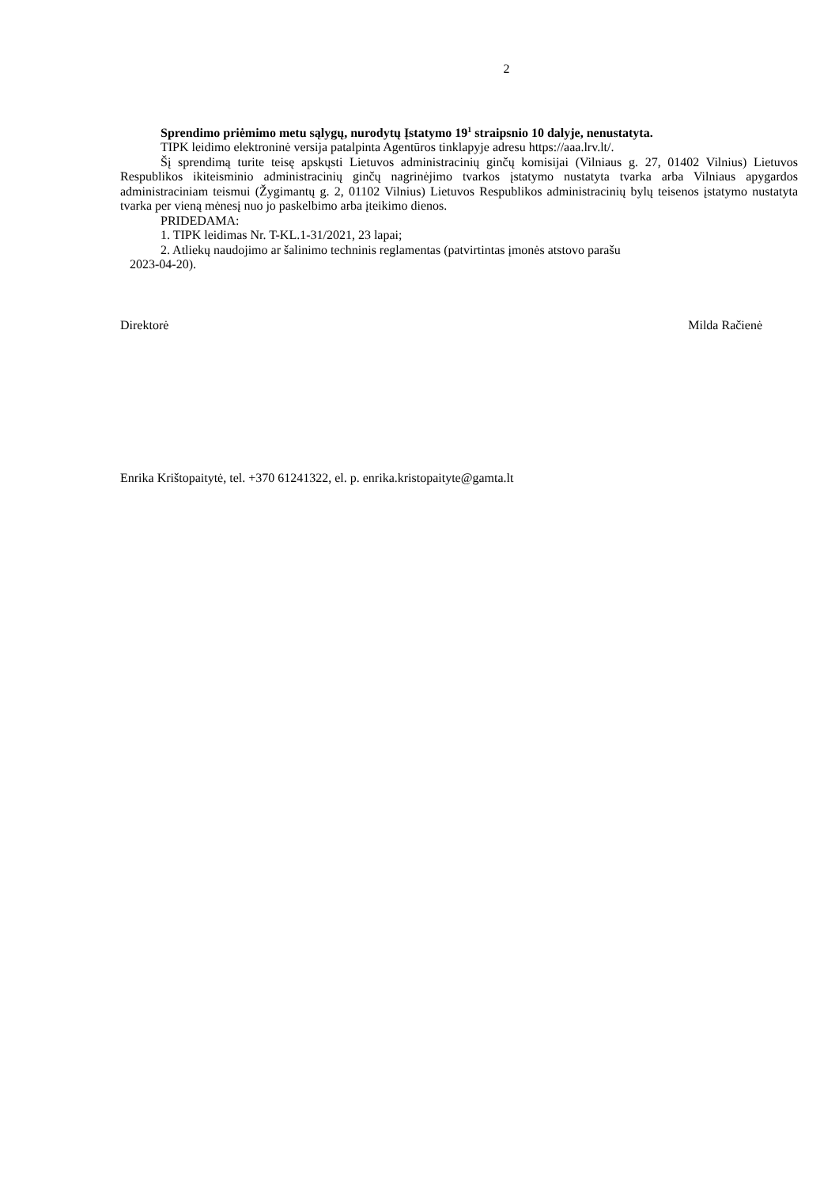2
Sprendimo priėmimo metu sąlygų, nurodytų Įstatymo 19<sup>1</sup> straipsnio 10 dalyje, nenustatyta.
TIPK leidimo elektroninė versija patalpinta Agentūros tinklapyje adresu https://aaa.lrv.lt/.
Šį sprendimą turite teisę apskųsti Lietuvos administracinių ginčų komisijai (Vilniaus g. 27, 01402 Vilnius) Lietuvos Respublikos ikiteisminio administracinių ginčų nagrinėjimo tvarkos įstatymo nustatyta tvarka arba Vilniaus apygardos administraciniam teismui (Žygimantų g. 2, 01102 Vilnius) Lietuvos Respublikos administracinių bylų teisenos įstatymo nustatyta tvarka per vieną mėnesį nuo jo paskelbimo arba įteikimo dienos.
PRIDEDAMA:
1. TIPK leidimas Nr. T-KL.1-31/2021, 23 lapai;
2. Atliekų naudojimo ar šalinimo techninis reglamentas (patvirtintas įmonės atstovo parašu
2023-04-20).
Direktorė Milda Račienė
Enrika Krištopaitytė, tel. +370 61241322, el. p. enrika.kristopaityte@gamta.lt